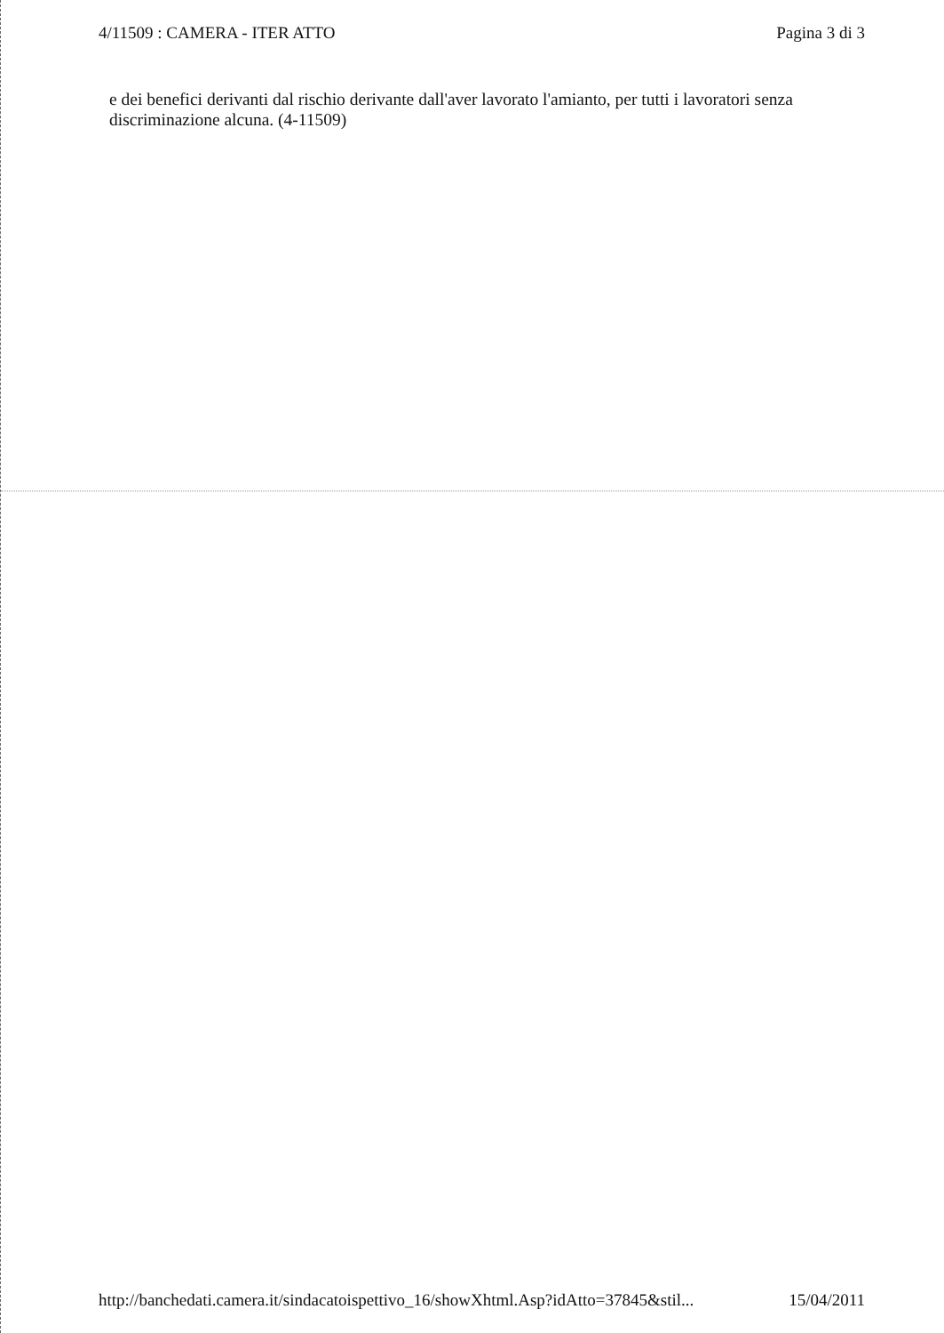4/11509 : CAMERA - ITER ATTO Pagina 3 di 3
e dei benefici derivanti dal rischio derivante dall'aver lavorato l'amianto, per tutti i lavoratori senza discriminazione alcuna. (4-11509)
http://banchedati.camera.it/sindacatoispettivo_16/showXhtml.Asp?idAtto=37845&stil... 15/04/2011